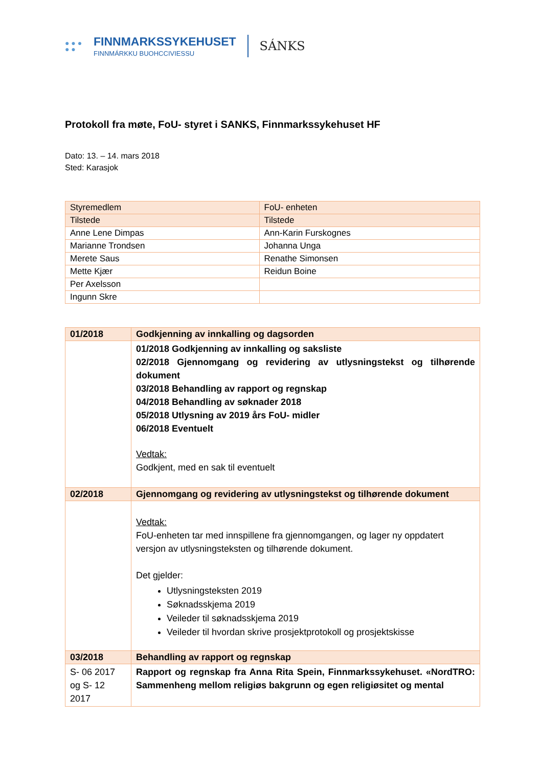● ● ●
● ●
FINNMARKSSYKEHUSET
FINNMÁRKKU BUOHCCIVIESSU
SÁNKS
Protokoll fra møte, FoU- styret i SANKS, Finnmarkssykehuset HF
Dato: 13. – 14. mars 2018
Sted: Karasjok
| Styremedlem | FoU- enheten |
| --- | --- |
| Tilstede | Tilstede |
| Anne Lene Dimpas | Ann-Karin Furskognes |
| Marianne Trondsen | Johanna Unga |
| Merete Saus | Renathe Simonsen |
| Mette Kjær | Reidun Boine |
| Per Axelsson | |
| Ingunn Skre | |
| 01/2018 | Godkjenning av innkalling og dagsorden |
| --- | --- |
| | 01/2018 Godkjenning av innkalling og saksliste 02/2018 Gjennomgang og revidering av utlysningstekst og tilhørende dokument 03/2018 Behandling av rapport og regnskap 04/2018 Behandling av søknader 2018 05/2018 Utlysning av 2019 års FoU- midler 06/2018 Eventuelt Vedtak: Godkjent, med en sak til eventuelt |
| 02/2018 | Gjennomgang og revidering av utlysningstekst og tilhørende dokument |
| | Vedtak: FoU-enheten tar med innspillene fra gjennomgangen, og lager ny oppdatert versjon av utlysningsteksten og tilhørende dokument. Det gjelder: Utlysningsteksten 2019 Søknadsskjema 2019 Veileder til søknadsskjema 2019 Veileder til hvordan skrive prosjektprotokoll og prosjektskisse |
| 03/2018 | Behandling av rapport og regnskap |
| S- 06 2017 og S- 12 2017 | Rapport og regnskap fra Anna Rita Spein, Finnmarkssykehuset. «NordTRO: Sammenheng mellom religiøs bakgrunn og egen religiøsitet og mental |